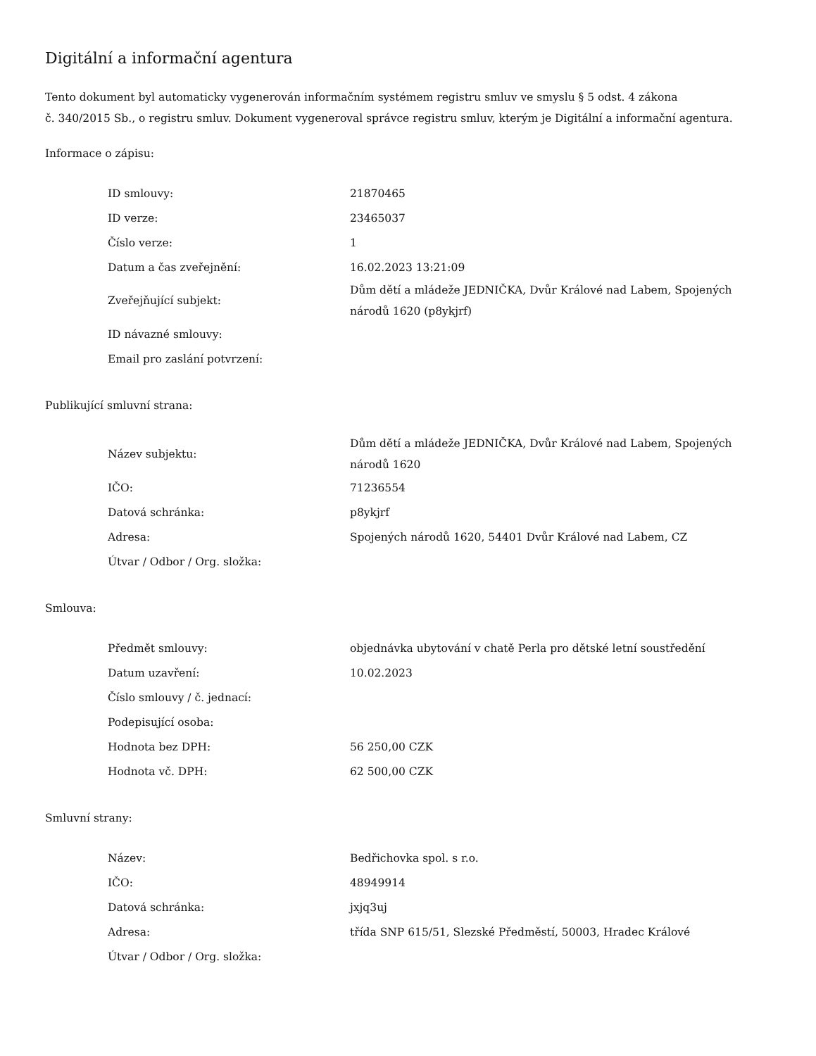Digitální a informační agentura
Tento dokument byl automaticky vygenerován informačním systémem registru smluv ve smyslu § 5 odst. 4 zákona
č. 340/2015 Sb., o registru smluv. Dokument vygeneroval správce registru smluv, kterým je Digitální a informační agentura.
Informace o zápisu:
| ID smlouvy: | 21870465 |
| ID verze: | 23465037 |
| Číslo verze: | 1 |
| Datum a čas zveřejnění: | 16.02.2023 13:21:09 |
| Zveřejňující subjekt: | Dům dětí a mládeže JEDNIČKA, Dvůr Králové nad Labem, Spojených národů 1620 (p8ykjrf) |
| ID návazné smlouvy: | |
| Email pro zaslání potvrzení: | |
Publikující smluvní strana:
| Název subjektu: | Dům dětí a mládeže JEDNIČKA, Dvůr Králové nad Labem, Spojených národů 1620 |
| IČO: | 71236554 |
| Datová schránka: | p8ykjrf |
| Adresa: | Spojených národů 1620, 54401 Dvůr Králové nad Labem, CZ |
| Útvar / Odbor / Org. složka: | |
Smlouva:
| Předmět smlouvy: | objednávka ubytování v chatě Perla pro dětské letní soustředění |
| Datum uzavření: | 10.02.2023 |
| Číslo smlouvy / č. jednací: | |
| Podepisující osoba: | |
| Hodnota bez DPH: | 56 250,00 CZK |
| Hodnota vč. DPH: | 62 500,00 CZK |
Smluvní strany:
| Název: | Bedřichovka spol. s r.o. |
| IČO: | 48949914 |
| Datová schránka: | jxjq3uj |
| Adresa: | třída SNP 615/51, Slezské Předměstí, 50003, Hradec Králové |
| Útvar / Odbor / Org. složka: | |